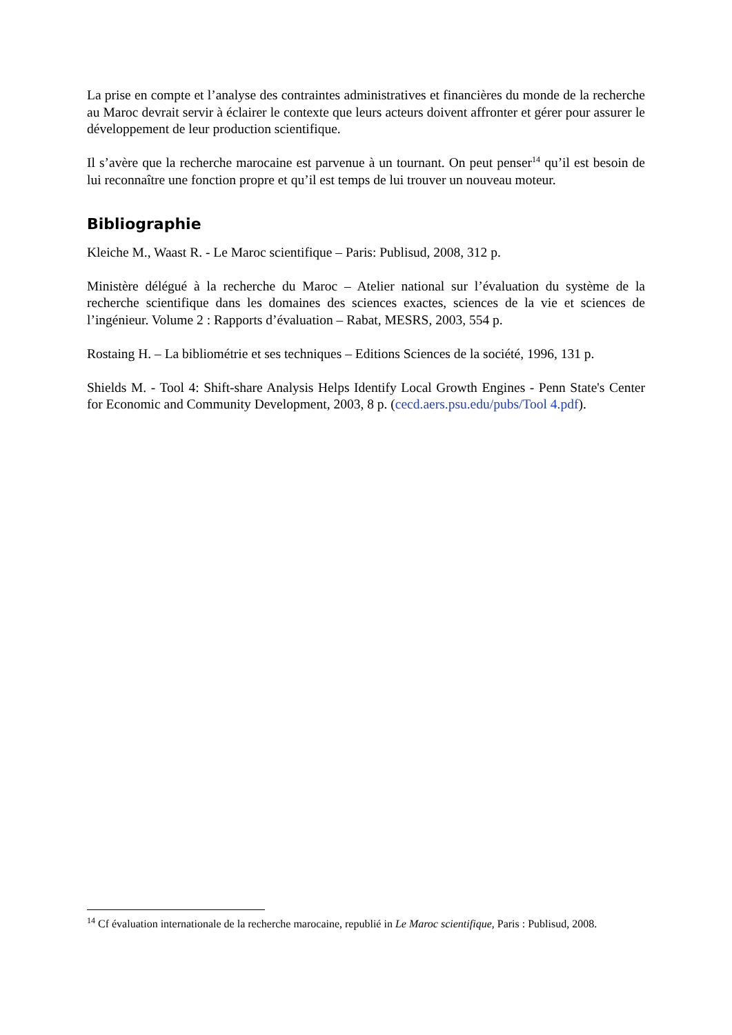La prise en compte et l’analyse des contraintes administratives et financières du monde de la recherche au Maroc devrait servir à éclairer le contexte que leurs acteurs doivent affronter et gérer pour assurer le développement de leur production scientifique.
Il s’avère que la recherche marocaine est parvenue à un tournant. On peut penser<sup>14</sup> qu’il est besoin de lui reconnaître une fonction propre et qu’il est temps de lui trouver un nouveau moteur.
Bibliographie
Kleiche M., Waast R. - Le Maroc scientifique – Paris: Publisud, 2008, 312 p.
Ministère délégué à la recherche du Maroc – Atelier national sur l’évaluation du système de la recherche scientifique dans les domaines des sciences exactes, sciences de la vie et sciences de l’ingénieur. Volume 2 : Rapports d’évaluation – Rabat, MESRS, 2003, 554 p.
Rostaing H. – La bibliométrie et ses techniques – Editions Sciences de la société, 1996, 131 p.
Shields M. - Tool 4: Shift-share Analysis Helps Identify Local Growth Engines - Penn State's Center for Economic and Community Development, 2003, 8 p. (cecd.aers.psu.edu/pubs/Tool 4.pdf).
<sup>14</sup> Cf évaluation internationale de la recherche marocaine, republié in Le Maroc scientifique, Paris : Publisud, 2008.